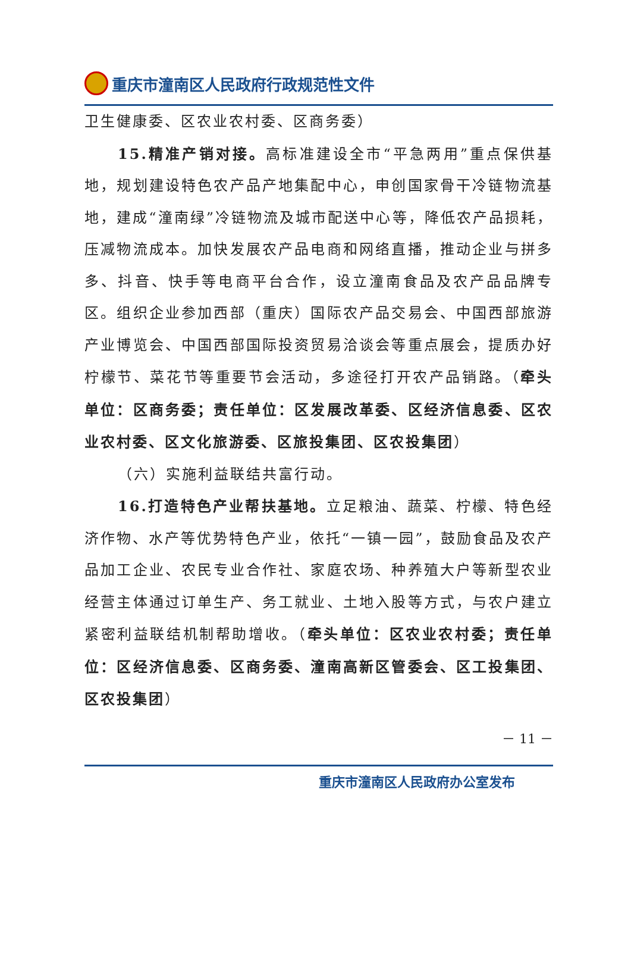重庆市潼南区人民政府行政规范性文件
卫生健康委、区农业农村委、区商务委）
15.精准产销对接。高标准建设全市“平急两用”重点保供基地，规划建设特色农产品产地集配中心，申创国家骨干冷链物流基地，建成“潼南绿”冷链物流及城市配送中心等，降低农产品损耗，压减物流成本。加快发展农产品电商和网络直播，推动企业与拼多多、抖音、快手等电商平台合作，设立潼南食品及农产品品牌专区。组织企业参加西部（重庆）国际农产品交易会、中国西部旅游产业博览会、中国西部国际投资贸易洽谈会等重点展会，提质办好柠檬节、菜花节等重要节会活动，多途径打开农产品销路。（牵头单位：区商务委；责任单位：区发展改革委、区经济信息委、区农业农村委、区文化旅游委、区旅投集团、区农投集团）
（六）实施利益联结共富行动。
16.打造特色产业帮扶基地。立足粮油、蔬菜、柠檬、特色经济作物、水产等优势特色产业，依托“一镇一园”，鼓励食品及农产品加工企业、农民专业合作社、家庭农场、种养殖大户等新型农业经营主体通过订单生产、务工就业、土地入股等方式，与农户建立紧密利益联结机制帮助增收。（牵头单位：区农业农村委；责任单位：区经济信息委、区商务委、潼南高新区管委会、区工投集团、区农投集团）
－ 11 －
重庆市潼南区人民政府办公室发布